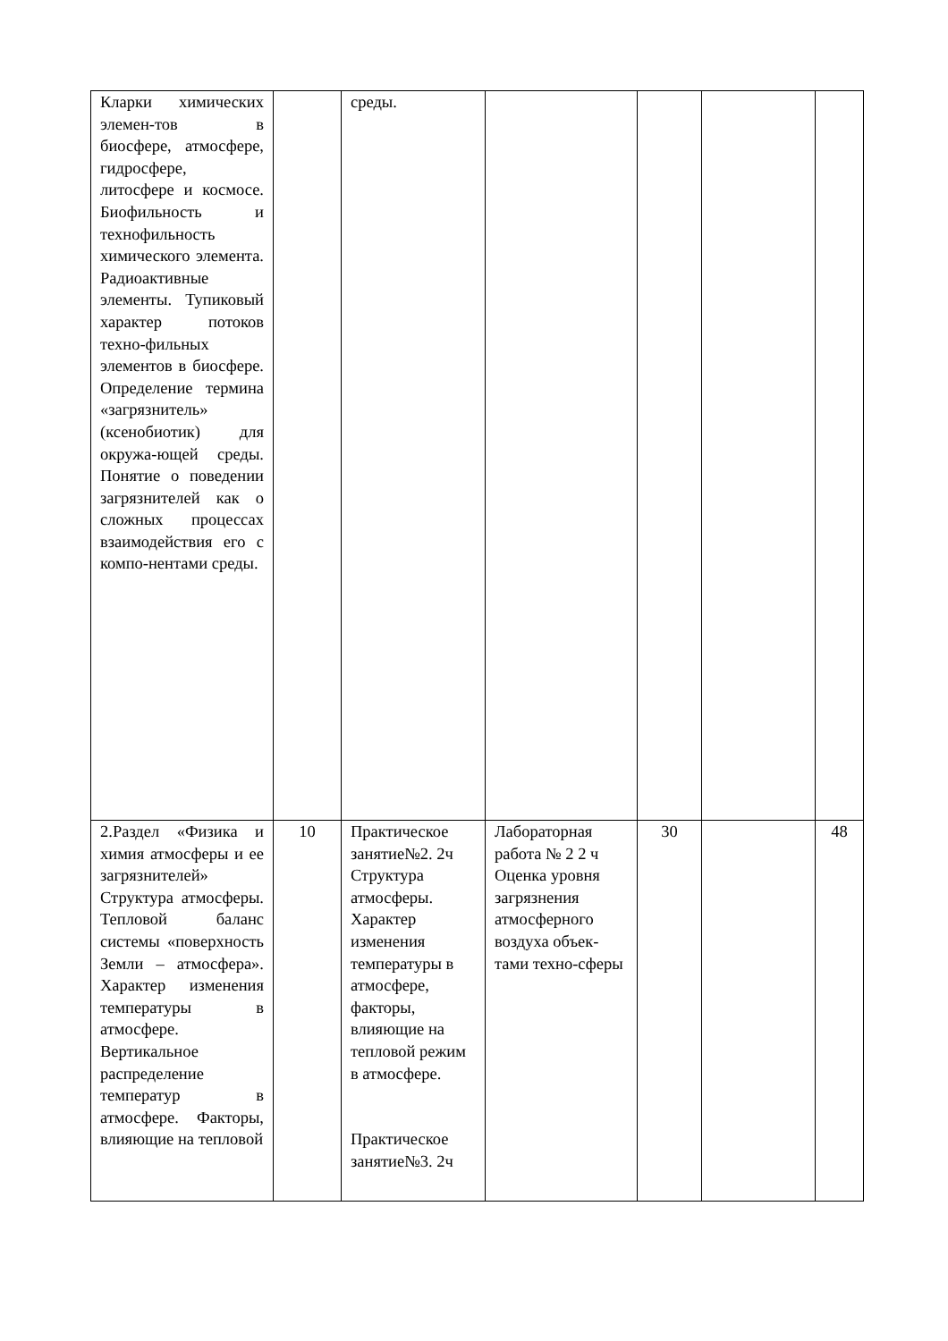| Кларки химических элемен-тов в биосфере, атмосфере, гидросфере, литосфере и космосе. Биофильность и технофильность химического элемента. Радиоактивные элементы. Тупиковый характер потоков техно-фильных элементов в биосфере. Определение термина «загрязнитель» (ксенобиотик) для окружа-ющей среды. Понятие о поведении загрязнителей как о сложных процессах взаимодействия его с компо-нентами среды. | | среды. | | | | |
| 2.Раздел «Физика и химия атмосферы и ее загрязнителей» Структура атмосферы. Тепловой баланс системы «поверхность Земли – атмосфера». Характер изменения температуры в атмосфере. Вертикальное распределение температур в атмосфере. Факторы, влияющие на тепловой | 10 | Практическое занятие№2. 2ч Структура атмосферы. Характер изменения температуры в атмосфере, факторы, влияющие на тепловой режим в атмосфере. Практическое занятие№3. 2ч | Лабораторная работа № 2 2 ч Оценка уровня загрязнения атмосферного воздуха объек-тами техно-сферы | 30 | | 48 |